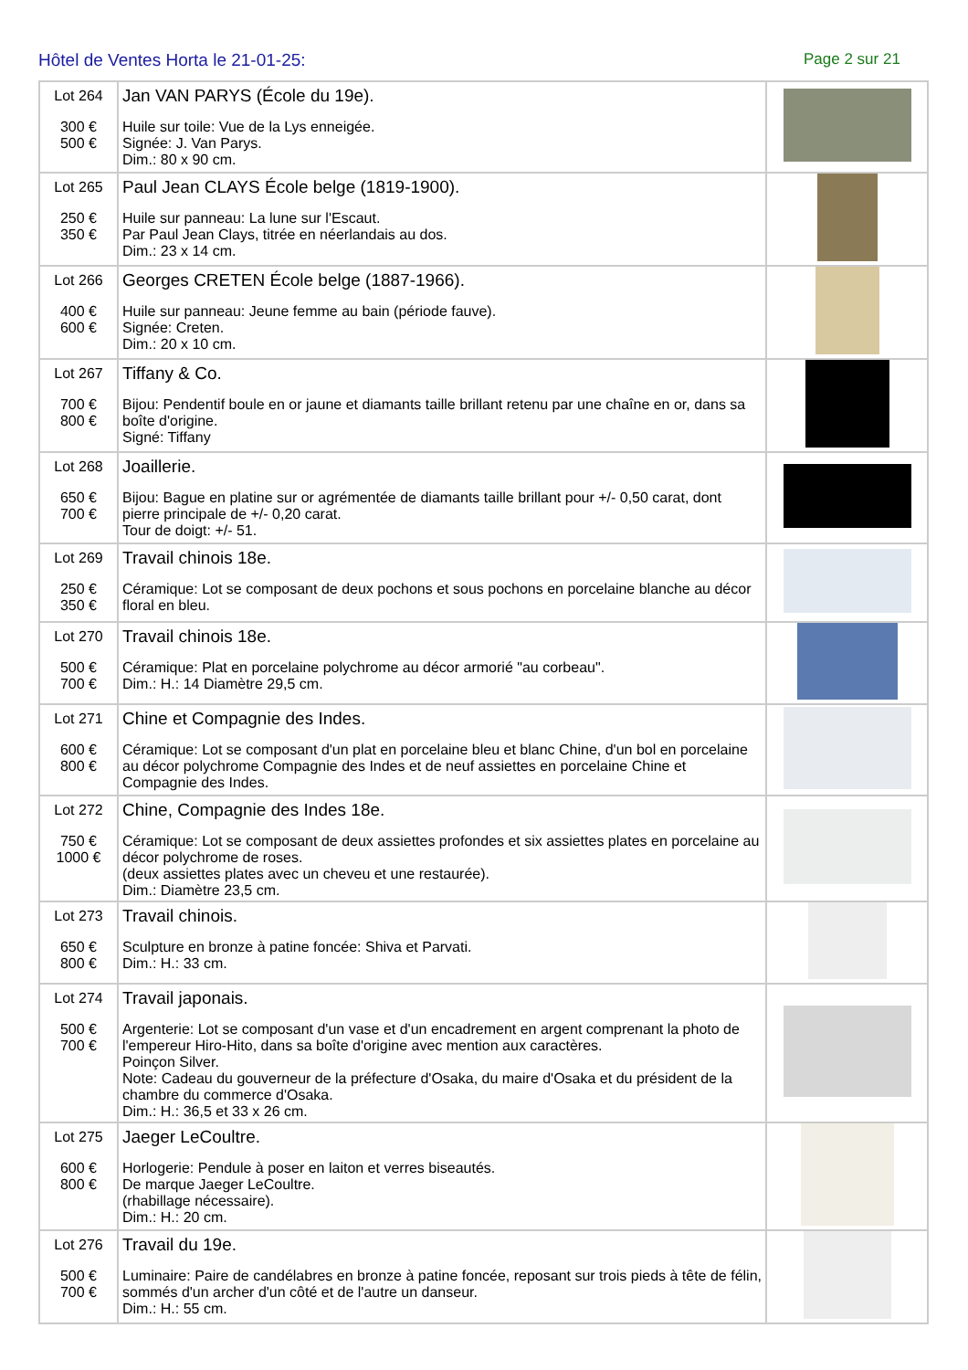Hôtel de Ventes Horta le 21-01-25:
Page 2 sur 21
| Lot 264 300 € 500 € | Jan VAN PARYS (École du 19e). Huile sur toile: Vue de la Lys enneigée. Signée: J. Van Parys. Dim.: 80 x 90 cm. | |
| Lot 265 250 € 350 € | Paul Jean CLAYS École belge (1819-1900). Huile sur panneau: La lune sur l'Escaut. Par Paul Jean Clays, titrée en néerlandais au dos. Dim.: 23 x 14 cm. | |
| Lot 266 400 € 600 € | Georges CRETEN École belge (1887-1966). Huile sur panneau: Jeune femme au bain (période fauve). Signée: Creten. Dim.: 20 x 10 cm. | |
| Lot 267 700 € 800 € | Tiffany & Co. Bijou: Pendentif boule en or jaune et diamants taille brillant retenu par une chaîne en or, dans sa boîte d'origine. Signé: Tiffany | |
| Lot 268 650 € 700 € | Joaillerie. Bijou: Bague en platine sur or agrémentée de diamants taille brillant pour +/- 0,50 carat, dont pierre principale de +/- 0,20 carat. Tour de doigt: +/- 51. | |
| Lot 269 250 € 350 € | Travail chinois 18e. Céramique: Lot se composant de deux pochons et sous pochons en porcelaine blanche au décor floral en bleu. | |
| Lot 270 500 € 700 € | Travail chinois 18e. Céramique: Plat en porcelaine polychrome au décor armorié "au corbeau". Dim.: H.: 14 Diamètre 29,5 cm. | |
| Lot 271 600 € 800 € | Chine et Compagnie des Indes. Céramique: Lot se composant d'un plat en porcelaine bleu et blanc Chine, d'un bol en porcelaine au décor polychrome Compagnie des Indes et de neuf assiettes en porcelaine Chine et Compagnie des Indes. | |
| Lot 272 750 € 1000 € | Chine, Compagnie des Indes 18e. Céramique: Lot se composant de deux assiettes profondes et six assiettes plates en porcelaine au décor polychrome de roses. (deux assiettes plates avec un cheveu et une restaurée). Dim.: Diamètre 23,5 cm. | |
| Lot 273 650 € 800 € | Travail chinois. Sculpture en bronze à patine foncée: Shiva et Parvati. Dim.: H.: 33 cm. | |
| Lot 274 500 € 700 € | Travail japonais. Argenterie: Lot se composant d'un vase et d'un encadrement en argent comprenant la photo de l'empereur Hiro-Hito, dans sa boîte d'origine avec mention aux caractères. Poinçon Silver. Note: Cadeau du gouverneur de la préfecture d'Osaka, du maire d'Osaka et du président de la chambre du commerce d'Osaka. Dim.: H.: 36,5 et 33 x 26 cm. | |
| Lot 275 600 € 800 € | Jaeger LeCoultre. Horlogerie: Pendule à poser en laiton et verres biseautés. De marque Jaeger LeCoultre. (rhabillage nécessaire). Dim.: H.: 20 cm. | |
| Lot 276 500 € 700 € | Travail du 19e. Luminaire: Paire de candélabres en bronze à patine foncée, reposant sur trois pieds à tête de félin, sommés d'un archer d'un côté et de l'autre un danseur. Dim.: H.: 55 cm. | |